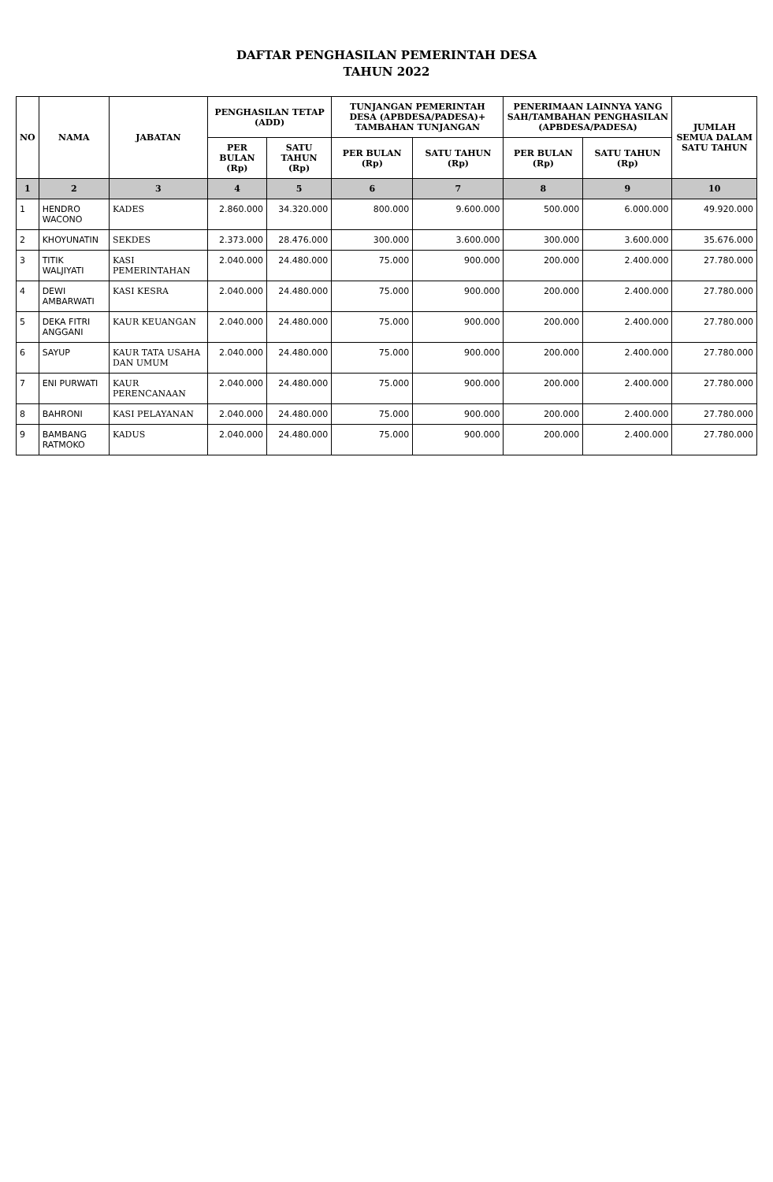DAFTAR PENGHASILAN PEMERINTAH DESA
TAHUN 2022
| NO | NAMA | JABATAN | PENGHASILAN TETAP (ADD) | | TUNJANGAN PEMERINTAH DESA (APBDESA/PADESA)+ TAMBAHAN TUNJANGAN | | PENERIMAAN LAINNYA YANG SAH/TAMBAHAN PENGHASILAN (APBDESA/PADESA) | | JUMLAH SEMUA DALAM SATU TAHUN |
| --- | --- | --- | --- | --- | --- | --- | --- | --- | --- |
| | | | PER BULAN (Rp) | SATU TAHUN (Rp) | PER BULAN (Rp) | SATU TAHUN (Rp) | PER BULAN (Rp) | SATU TAHUN (Rp) | |
| 1 | 2 | 3 | 4 | 5 | 6 | 7 | 8 | 9 | 10 |
| 1 | HENDRO WACONO | KADES | 2.860.000 | 34.320.000 | 800.000 | 9.600.000 | 500.000 | 6.000.000 | 49.920.000 |
| 2 | KHOYUNATIN | SEKDES | 2.373.000 | 28.476.000 | 300.000 | 3.600.000 | 300.000 | 3.600.000 | 35.676.000 |
| 3 | TITIK WALJIYATI | KASI PEMERINTAHAN | 2.040.000 | 24.480.000 | 75.000 | 900.000 | 200.000 | 2.400.000 | 27.780.000 |
| 4 | DEWI AMBARWATI | KASI KESRA | 2.040.000 | 24.480.000 | 75.000 | 900.000 | 200.000 | 2.400.000 | 27.780.000 |
| 5 | DEKA FITRI ANGGANI | KAUR KEUANGAN | 2.040.000 | 24.480.000 | 75.000 | 900.000 | 200.000 | 2.400.000 | 27.780.000 |
| 6 | SAYUP | KAUR TATA USAHA DAN UMUM | 2.040.000 | 24.480.000 | 75.000 | 900.000 | 200.000 | 2.400.000 | 27.780.000 |
| 7 | ENI PURWATI | KAUR PERENCANAAN | 2.040.000 | 24.480.000 | 75.000 | 900.000 | 200.000 | 2.400.000 | 27.780.000 |
| 8 | BAHRONI | KASI PELAYANAN | 2.040.000 | 24.480.000 | 75.000 | 900.000 | 200.000 | 2.400.000 | 27.780.000 |
| 9 | BAMBANG RATMOKO | KADUS | 2.040.000 | 24.480.000 | 75.000 | 900.000 | 200.000 | 2.400.000 | 27.780.000 |